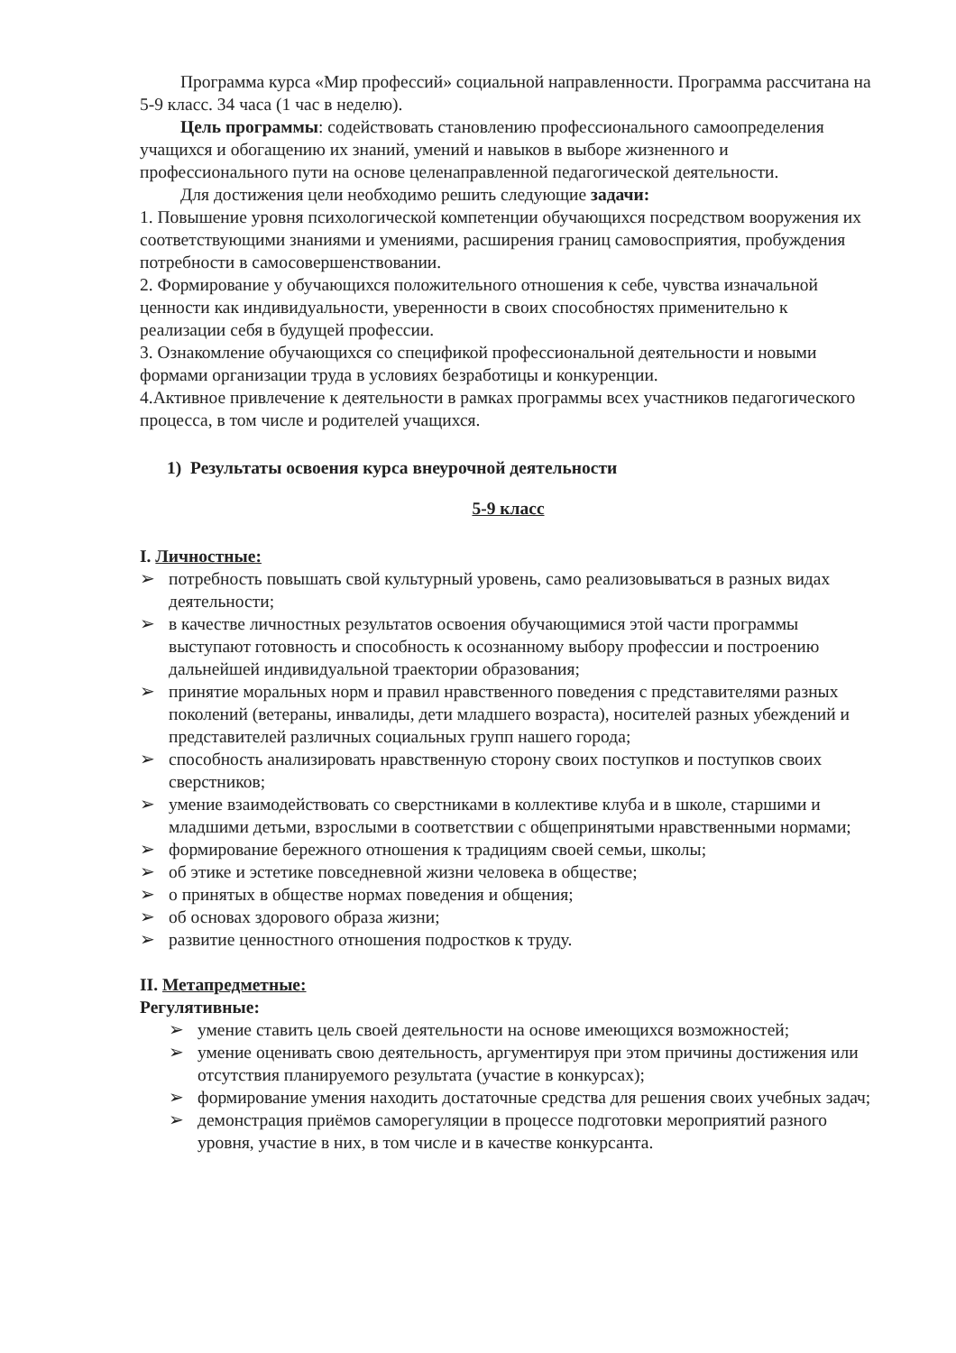Программа курса «Мир профессий» социальной направленности. Программа рассчитана на 5-9 класс. 34 часа (1 час в неделю).
Цель программы: содействовать становлению профессионального самоопределения учащихся и обогащению их знаний, умений и навыков в выборе жизненного и профессионального пути на основе целенаправленной педагогической деятельности.
Для достижения цели необходимо решить следующие задачи:
1. Повышение уровня психологической компетенции обучающихся посредством вооружения их соответствующими знаниями и умениями, расширения границ самовосприятия, пробуждения потребности в самосовершенствовании.
2. Формирование у обучающихся положительного отношения к себе, чувства изначальной ценности как индивидуальности, уверенности в своих способностях применительно к реализации себя в будущей профессии.
3. Ознакомление обучающихся со спецификой профессиональной деятельности и новыми формами организации труда в условиях безработицы и конкуренции.
4.Активное привлечение к деятельности в рамках программы всех участников педагогического процесса, в том числе и родителей учащихся.
1) Результаты освоения курса внеурочной деятельности
5-9 класс
I. Личностные:
➢ потребность повышать свой культурный уровень, само реализовываться в разных видах деятельности;
➢ в качестве личностных результатов освоения обучающимися этой части программы выступают готовность и способность к осознанному выбору профессии и построению дальнейшей индивидуальной траектории образования;
➢ принятие моральных норм и правил нравственного поведения с представителями разных поколений (ветераны, инвалиды, дети младшего возраста), носителей разных убеждений и представителей различных социальных групп нашего города;
➢ способность анализировать нравственную сторону своих поступков и поступков своих сверстников;
➢ умение взаимодействовать со сверстниками в коллективе клуба и в школе, старшими и младшими детьми, взрослыми в соответствии с общепринятыми нравственными нормами;
➢ формирование бережного отношения к традициям своей семьи, школы;
➢ об этике и эстетике повседневной жизни человека в обществе;
➢ о принятых в обществе нормах поведения и общения;
➢ об основах здорового образа жизни;
➢ развитие ценностного отношения подростков к труду.
II. Метапредметные:
Регулятивные:
➢ умение ставить цель своей деятельности на основе имеющихся возможностей;
➢ умение оценивать свою деятельность, аргументируя при этом причины достижения или отсутствия планируемого результата (участие в конкурсах);
➢ формирование умения находить достаточные средства для решения своих учебных задач;
➢ демонстрация приёмов саморегуляции в процессе подготовки мероприятий разного уровня, участие в них, в том числе и в качестве конкурсанта.